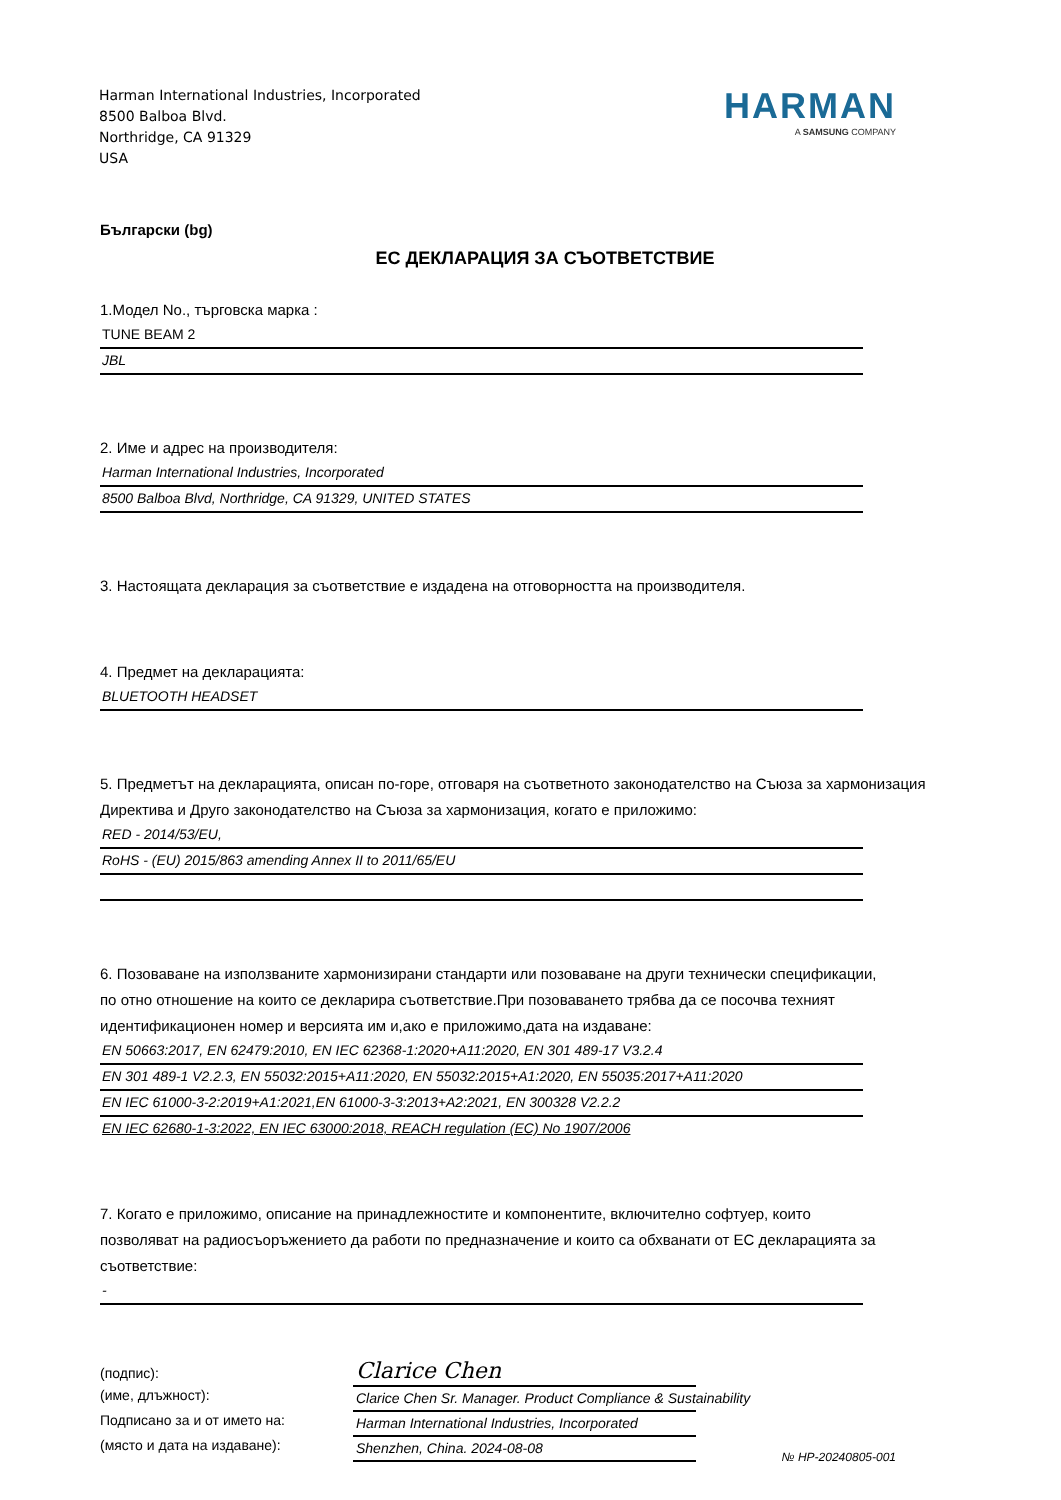Harman International Industries, Incorporated
8500 Balboa Blvd.
Northridge, CA 91329
USA
HARMAN
A SAMSUNG COMPANY
Български (bg)
ЕС ДЕКЛАРАЦИЯ ЗА СЪОТВЕТСТВИЕ
1.Модел No., търговска марка :
TUNE BEAM 2
JBL
2. Име и адрес на производителя:
Harman International Industries, Incorporated
8500 Balboa Blvd, Northridge, CA 91329, UNITED STATES
3. Настоящата декларация за съответствие е издадена на отговорността на производителя.
4. Предмет на декларацията:
BLUETOOTH HEADSET
5. Предметът на декларацията, описан по-горе, отговаря на съответното законодателство на Съюза за хармонизация Директива и Друго законодателство на Съюза за хармонизация, когато е приложимо:
RED - 2014/53/EU,
RoHS - (EU) 2015/863 amending Annex II to 2011/65/EU
6. Позоваване на използваните хармонизирани стандарти или позоваване на други технически спецификации, по отно отношение на които се декларира съответствие.При позоваването трябва да се посочва техният идентификационен номер и версията им и,ако е приложимо,дата на издаване:
EN 50663:2017, EN 62479:2010, EN IEC 62368-1:2020+A11:2020, EN 301 489-17 V3.2.4
EN 301 489-1 V2.2.3, EN 55032:2015+A11:2020, EN 55032:2015+A1:2020, EN 55035:2017+A11:2020
EN IEC 61000-3-2:2019+A1:2021,EN 61000-3-3:2013+A2:2021, EN 300328 V2.2.2
EN IEC 62680-1-3:2022, EN IEC 63000:2018, REACH regulation (EC) No 1907/2006
7. Когато е приложимо, описание на принадлежностите и компонентите, включително софтуер, които позволяват на радиосъоръжението да работи по предназначение и които са обхванати от ЕС декларацията за съответствие:
-
(подпис):
Clarice Chen
(име, длъжност):
Clarice Chen Sr. Manager. Product Compliance & Sustainability
Подписано за и от името на:
Harman International Industries, Incorporated
(място и дата на издаване):
Shenzhen, China. 2024-08-08
№ HP-20240805-001